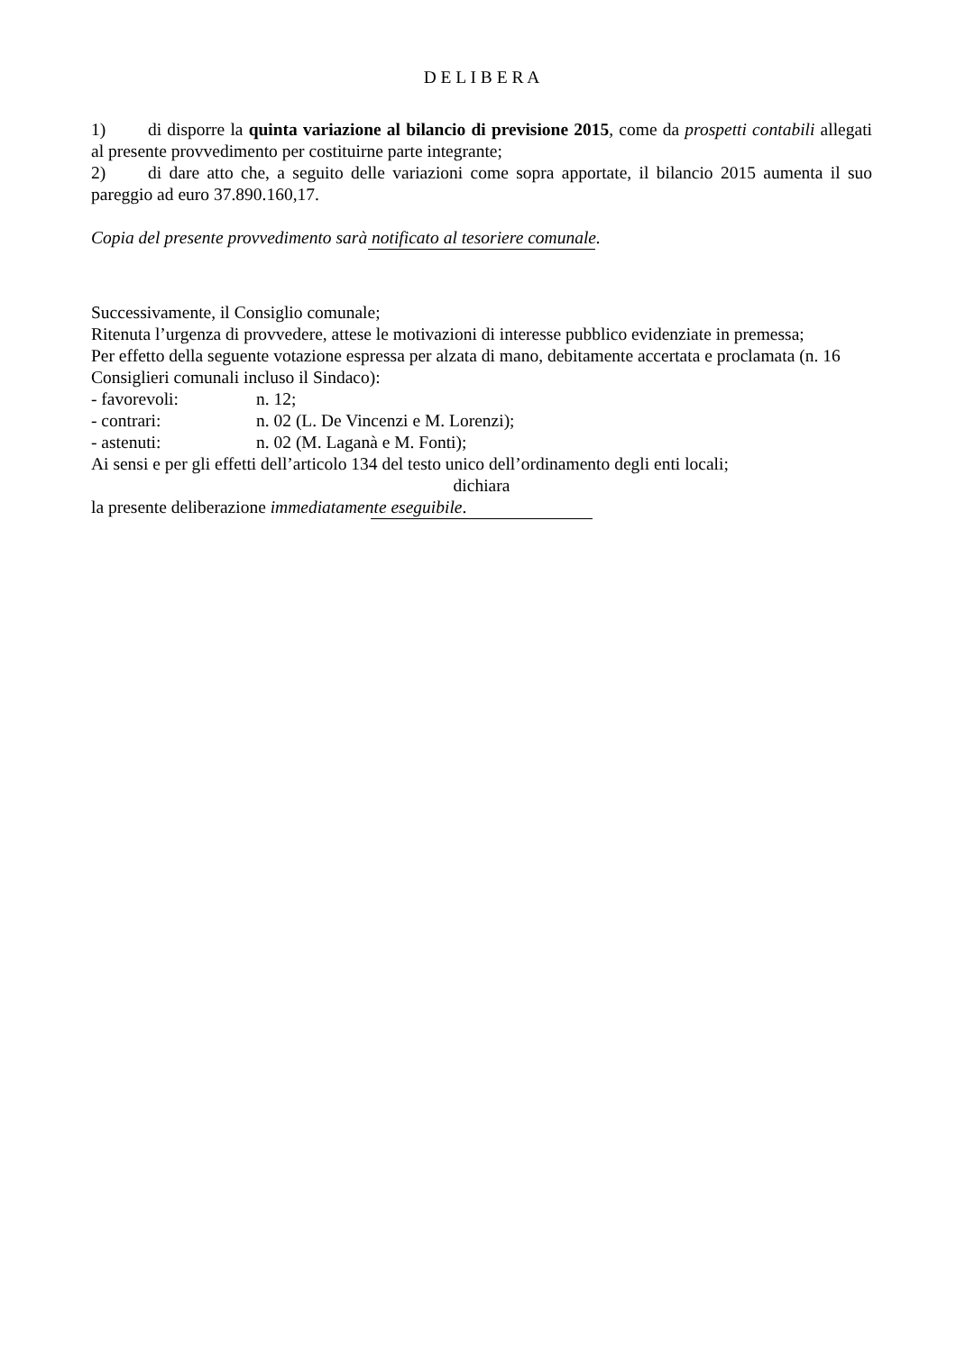D E L I B E R A
1) di disporre la quinta variazione al bilancio di previsione 2015, come da prospetti contabili allegati al presente provvedimento per costituirne parte integrante;
2) di dare atto che, a seguito delle variazioni come sopra apportate, il bilancio 2015 aumenta il suo pareggio ad euro 37.890.160,17.
Copia del presente provvedimento sarà notificato al tesoriere comunale.
Successivamente, il Consiglio comunale;
Ritenuta l’urgenza di provvedere, attese le motivazioni di interesse pubblico evidenziate in premessa;
Per effetto della seguente votazione espressa per alzata di mano, debitamente accertata e proclamata (n. 16 Consiglieri comunali incluso il Sindaco):
- favorevoli: n. 12;
- contrari: n. 02 (L. De Vincenzi e M. Lorenzi);
- astenuti: n. 02 (M. Laganà e M. Fonti);
Ai sensi e per gli effetti dell’articolo 134 del testo unico dell’ordinamento degli enti locali;
dichiara
la presente deliberazione immediatamente eseguibile.